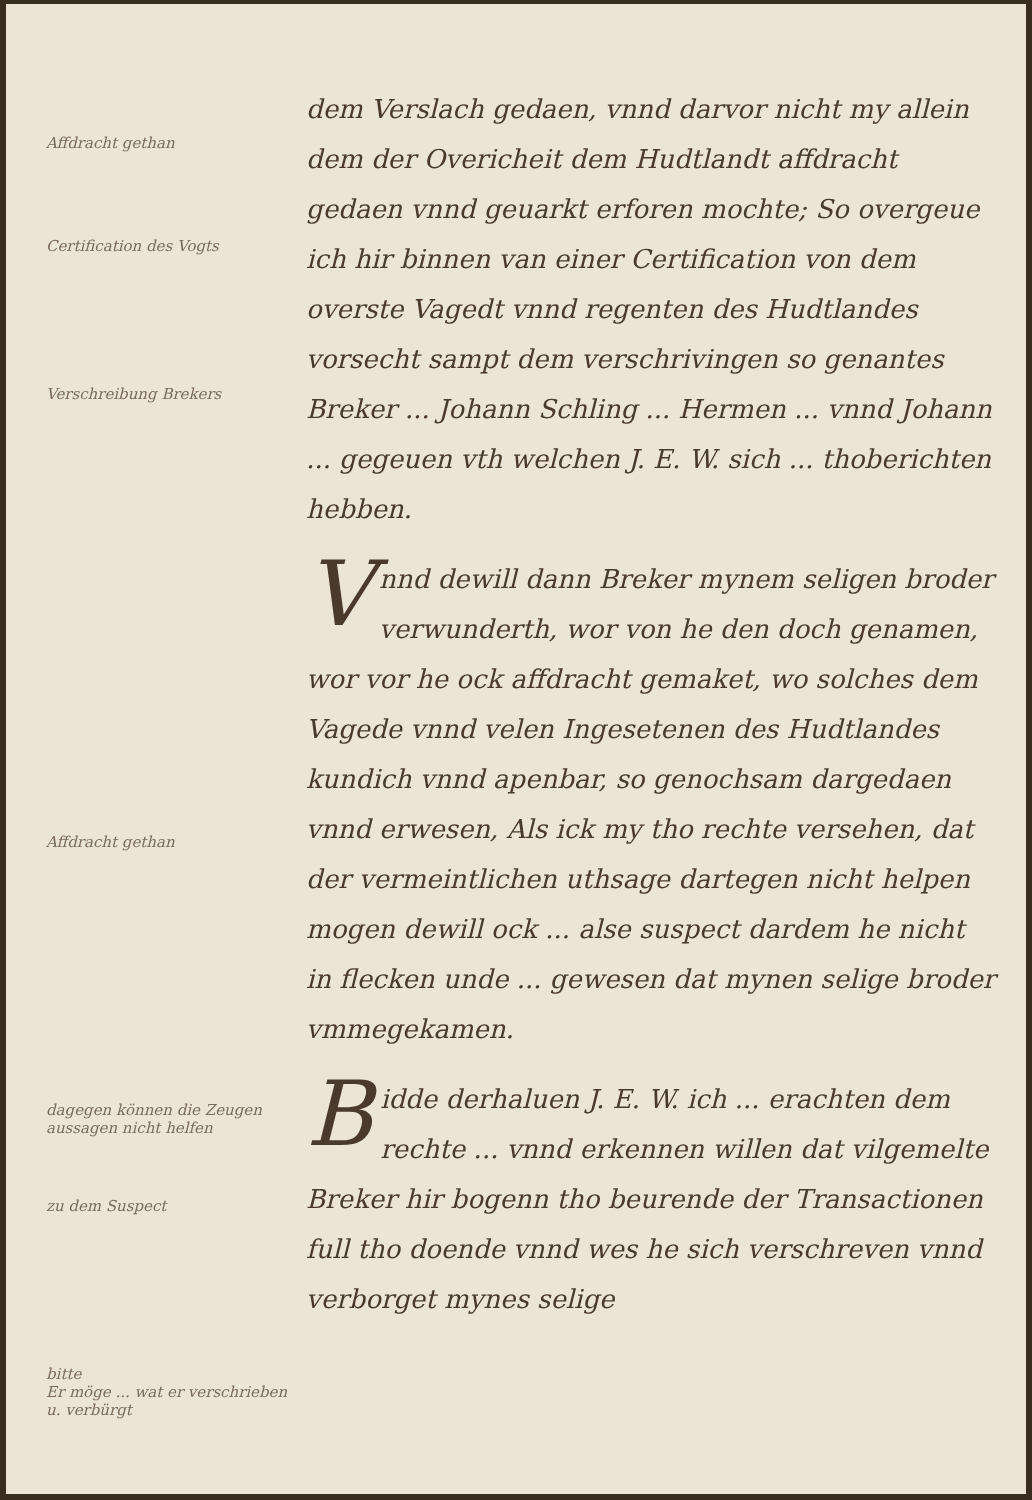Affdracht gethan
Certification des Vogts
Verschreibung Brekers
Affdracht gethan
dagegen können die Zeugen aussagen nicht helfen
zu dem Suspect
bitte
Er möge ... wat er verschrieben u. verbürgt
dem Verslach gedaen, vnnd darvor nicht my allein dem der Overicheit dem Hudtlandt affdracht gedaen vnnd geuarkt erforen mochte; So overgeue ich hir binnen van einer Certification von dem overste Vagedt vnnd regenten des Hudtlandes vorsecht sampt dem verschrivingen so genantes Breker ... Johann Schling ... Hermen ... vnnd Johann ... gegeuen vth welchen J. E. W. sich ... thoberichten hebben.
Vnnd dewill dann Breker mynem seligen broder verwunderth, wor von he den doch genamen, wor vor he ock affdracht gemaket, wo solches dem Vagede vnnd velen Ingesetenen des Hudtlandes kundich vnnd apenbar, so genochsam dargedaen vnnd erwesen, Als ick my tho rechte versehen, dat der vermeintlichen uthsage dartegen nicht helpen mogen dewill ock ... alse suspect dardem he nicht in flecken unde ... gewesen dat mynen selige broder vmmegekamen.
Bidde derhaluen J. E. W. ich ... erachten dem rechte ... vnnd erkennen willen dat vilgemelte Breker hir bogenn tho beurende der Transactionen full tho doende vnnd wes he sich verschreven vnnd verborget mynes selige